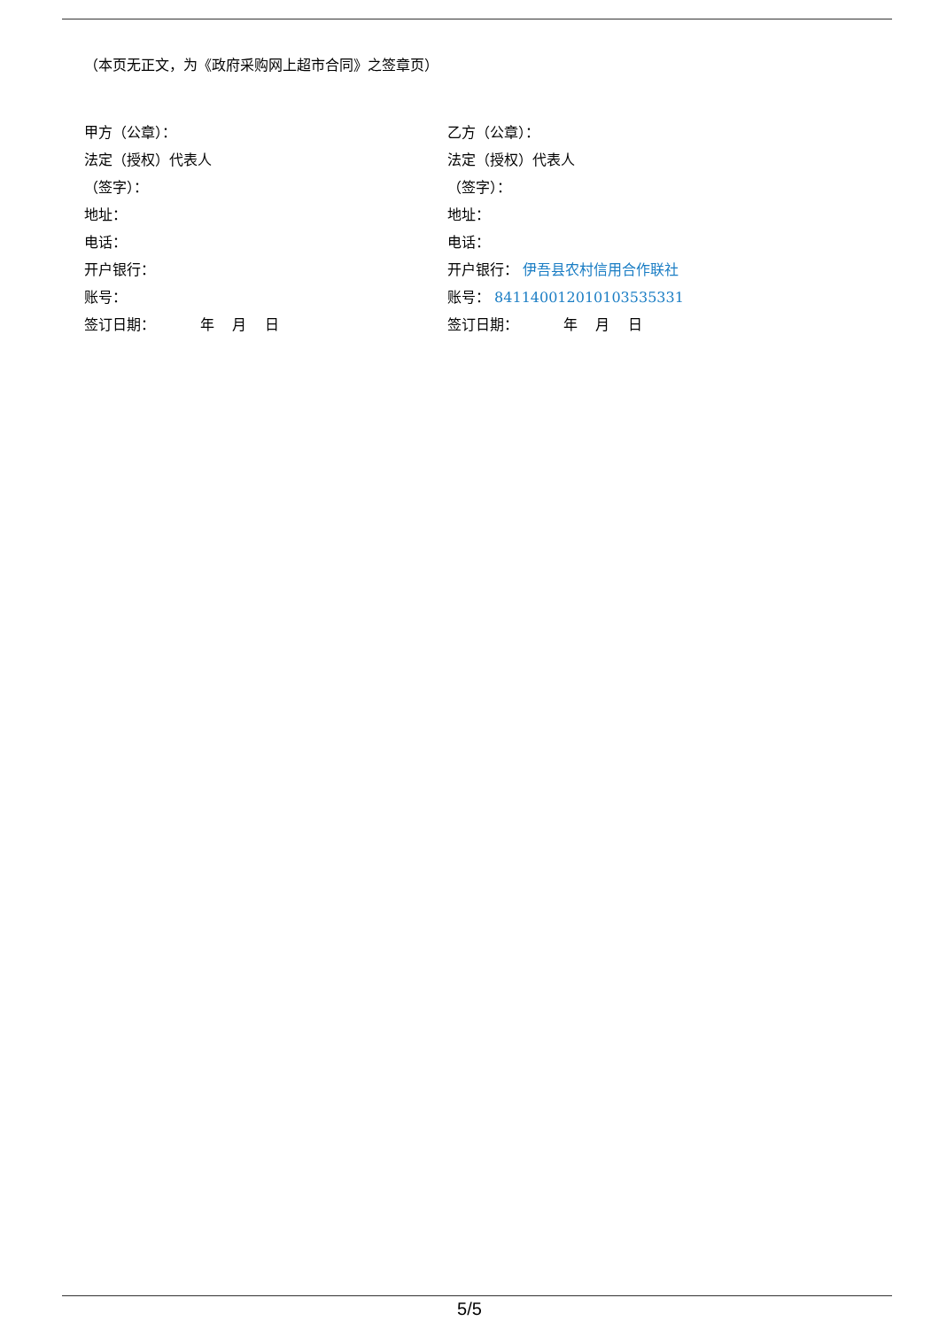（本页无正文，为《政府采购网上超市合同》之签章页）
甲方（公章）：
法定（授权）代表人
（签字）：
地址：
电话：
开户银行：
账号：
签订日期： 年 月 日
乙方（公章）：
法定（授权）代表人
（签字）：
地址：
电话：
开户银行： 伊吾县农村信用合作联社
账号： 841140012010103535331
签订日期： 年 月 日
5/5